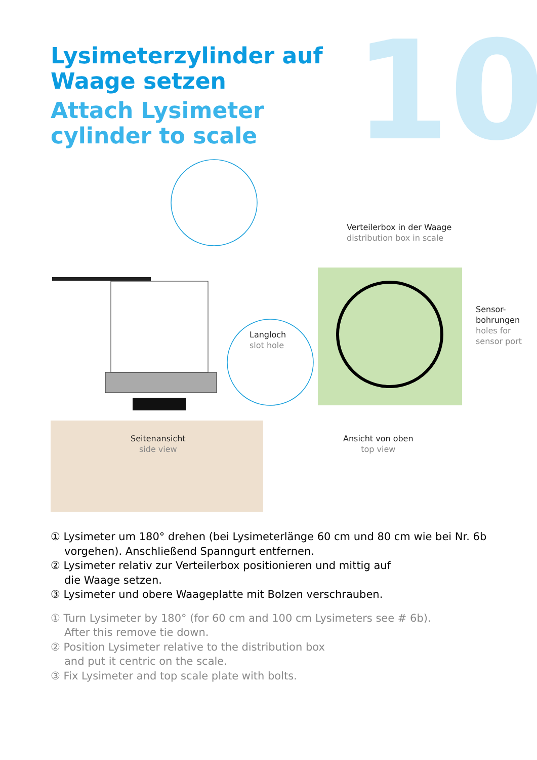Lysimeterzylinder auf Waage setzen
Attach Lysimeter cylinder to scale
10
Verteilerbox in der Waage
distribution box in scale
Sensor-
bohrungen
holes for
sensor port
Langloch
slot hole
Seitenansicht
side view
Ansicht von oben
top view
① Lysimeter um 180° drehen (bei Lysimeterlänge 60 cm und 80 cm wie bei Nr. 6b vorgehen). Anschließend Spanngurt entfernen.
② Lysimeter relativ zur Verteilerbox positionieren und mittig auf
die Waage setzen.
③ Lysimeter und obere Waageplatte mit Bolzen verschrauben.
① Turn Lysimeter by 180° (for 60 cm and 100 cm Lysimeters see # 6b).
After this remove tie down.
② Position Lysimeter relative to the distribution box
and put it centric on the scale.
③ Fix Lysimeter and top scale plate with bolts.